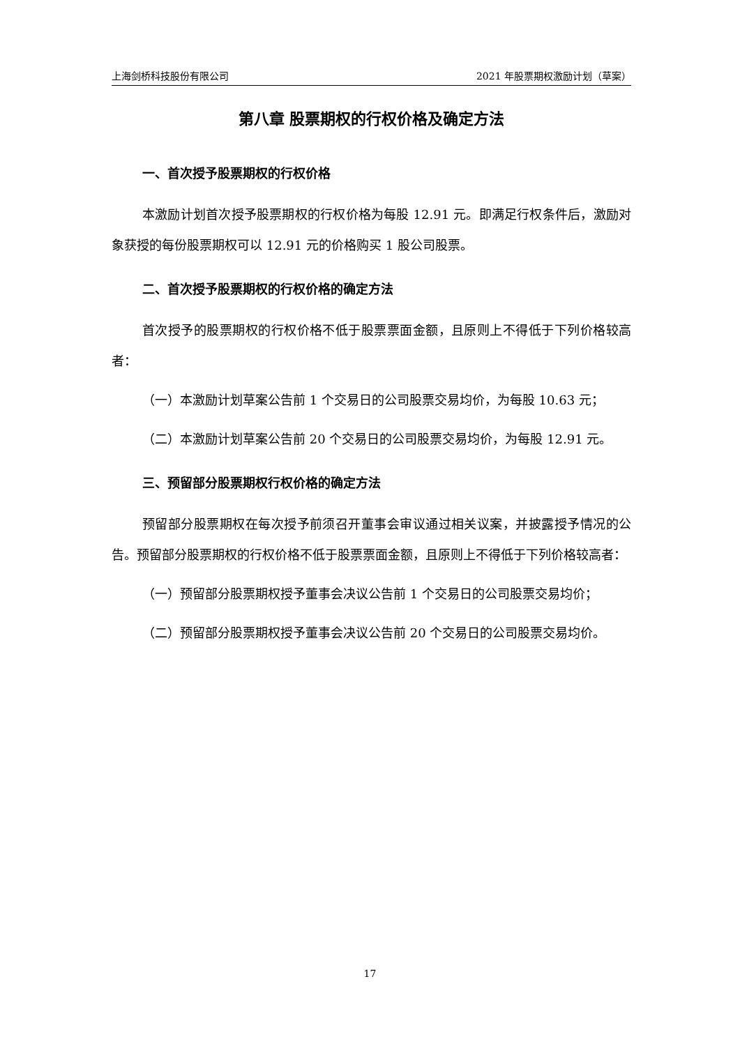上海剑桥科技股份有限公司 2021 年股票期权激励计划（草案）
第八章 股票期权的行权价格及确定方法
一、首次授予股票期权的行权价格
本激励计划首次授予股票期权的行权价格为每股 12.91 元。即满足行权条件后，激励对象获授的每份股票期权可以 12.91 元的价格购买 1 股公司股票。
二、首次授予股票期权的行权价格的确定方法
首次授予的股票期权的行权价格不低于股票票面金额，且原则上不得低于下列价格较高者：
（一）本激励计划草案公告前 1 个交易日的公司股票交易均价，为每股 10.63 元；
（二）本激励计划草案公告前 20 个交易日的公司股票交易均价，为每股 12.91 元。
三、预留部分股票期权行权价格的确定方法
预留部分股票期权在每次授予前须召开董事会审议通过相关议案，并披露授予情况的公告。预留部分股票期权的行权价格不低于股票票面金额，且原则上不得低于下列价格较高者：
（一）预留部分股票期权授予董事会决议公告前 1 个交易日的公司股票交易均价；
（二）预留部分股票期权授予董事会决议公告前 20 个交易日的公司股票交易均价。
17